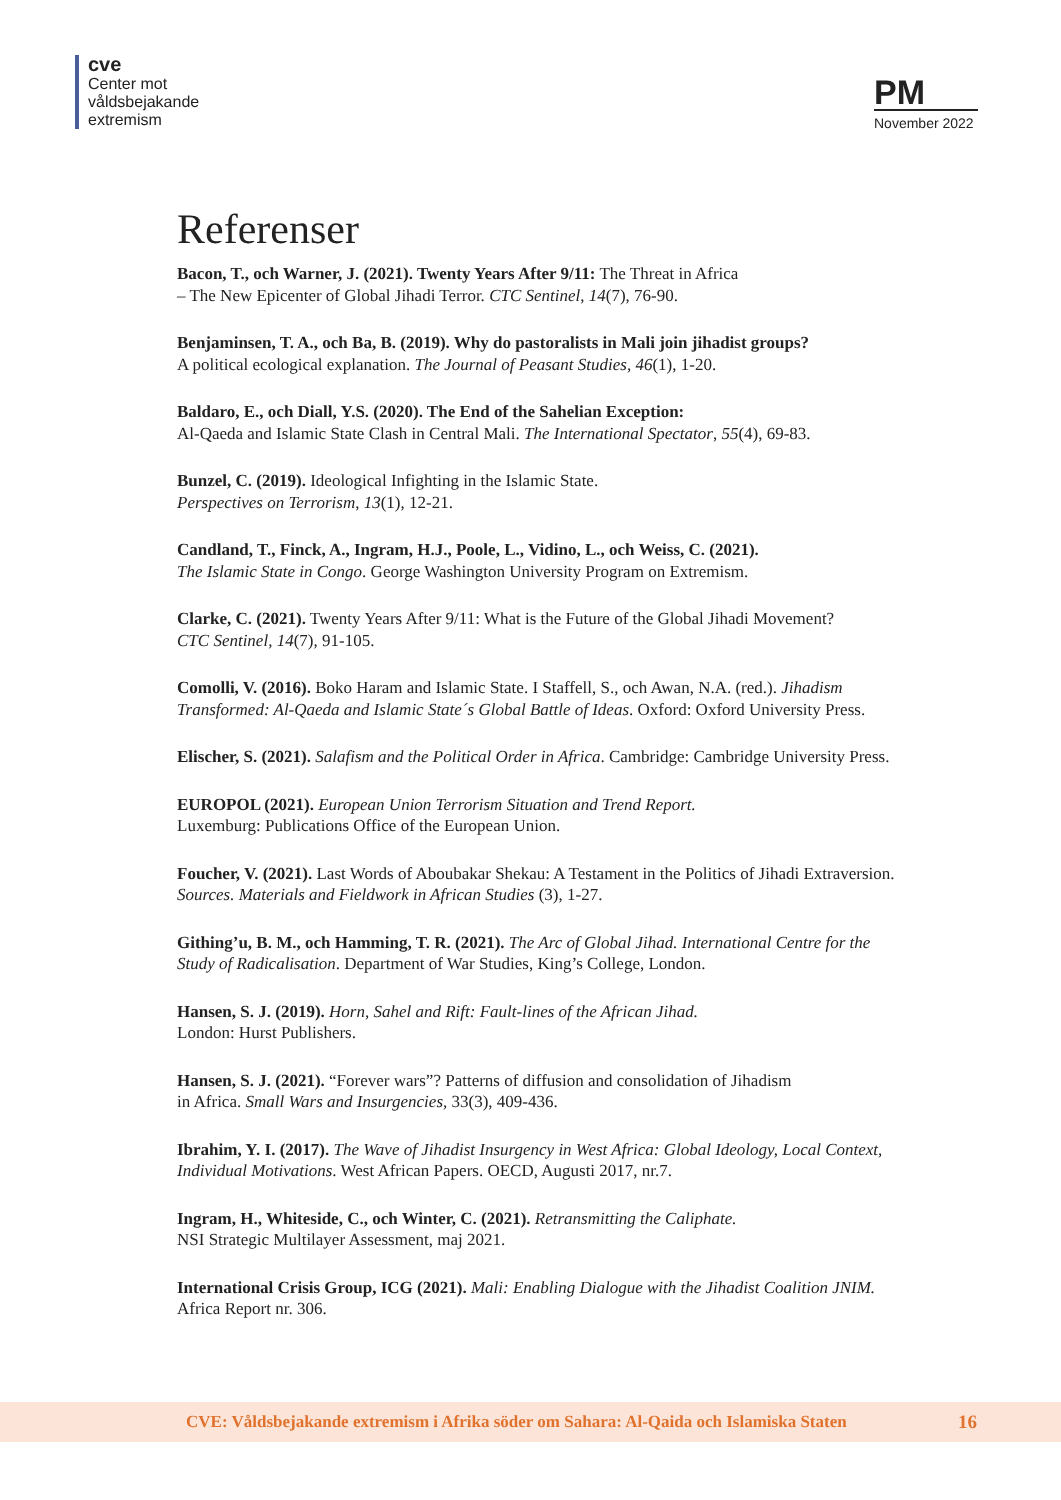cve
Center mot
våldsbejakande
extremism
PM
November 2022
Referenser
Bacon, T., och Warner, J. (2021). Twenty Years After 9/11: The Threat in Africa
– The New Epicenter of Global Jihadi Terror. CTC Sentinel, 14(7), 76-90.
Benjaminsen, T. A., och Ba, B. (2019). Why do pastoralists in Mali join jihadist groups?
A political ecological explanation. The Journal of Peasant Studies, 46(1), 1-20.
Baldaro, E., och Diall, Y.S. (2020). The End of the Sahelian Exception:
Al-Qaeda and Islamic State Clash in Central Mali. The International Spectator, 55(4), 69-83.
Bunzel, C. (2019). Ideological Infighting in the Islamic State.
Perspectives on Terrorism, 13(1), 12-21.
Candland, T., Finck, A., Ingram, H.J., Poole, L., Vidino, L., och Weiss, C. (2021).
The Islamic State in Congo. George Washington University Program on Extremism.
Clarke, C. (2021). Twenty Years After 9/11: What is the Future of the Global Jihadi Movement?
CTC Sentinel, 14(7), 91-105.
Comolli, V. (2016). Boko Haram and Islamic State. I Staffell, S., och Awan, N.A. (red.). Jihadism Transformed: Al-Qaeda and Islamic State´s Global Battle of Ideas. Oxford: Oxford University Press.
Elischer, S. (2021). Salafism and the Political Order in Africa. Cambridge: Cambridge University Press.
EUROPOL (2021). European Union Terrorism Situation and Trend Report.
Luxemburg: Publications Office of the European Union.
Foucher, V. (2021). Last Words of Aboubakar Shekau: A Testament in the Politics of Jihadi Extraversion. Sources. Materials and Fieldwork in African Studies (3), 1-27.
Githing’u, B. M., och Hamming, T. R. (2021). The Arc of Global Jihad. International Centre for the Study of Radicalisation. Department of War Studies, King’s College, London.
Hansen, S. J. (2019). Horn, Sahel and Rift: Fault-lines of the African Jihad.
London: Hurst Publishers.
Hansen, S. J. (2021). “Forever wars”? Patterns of diffusion and consolidation of Jihadism
in Africa. Small Wars and Insurgencies, 33(3), 409-436.
Ibrahim, Y. I. (2017). The Wave of Jihadist Insurgency in West Africa: Global Ideology, Local Context, Individual Motivations. West African Papers. OECD, Augusti 2017, nr.7.
Ingram, H., Whiteside, C., och Winter, C. (2021). Retransmitting the Caliphate.
NSI Strategic Multilayer Assessment, maj 2021.
International Crisis Group, ICG (2021). Mali: Enabling Dialogue with the Jihadist Coalition JNIM. Africa Report nr. 306.
CVE: Våldsbejakande extremism i Afrika söder om Sahara: Al-Qaida och Islamiska Staten 16